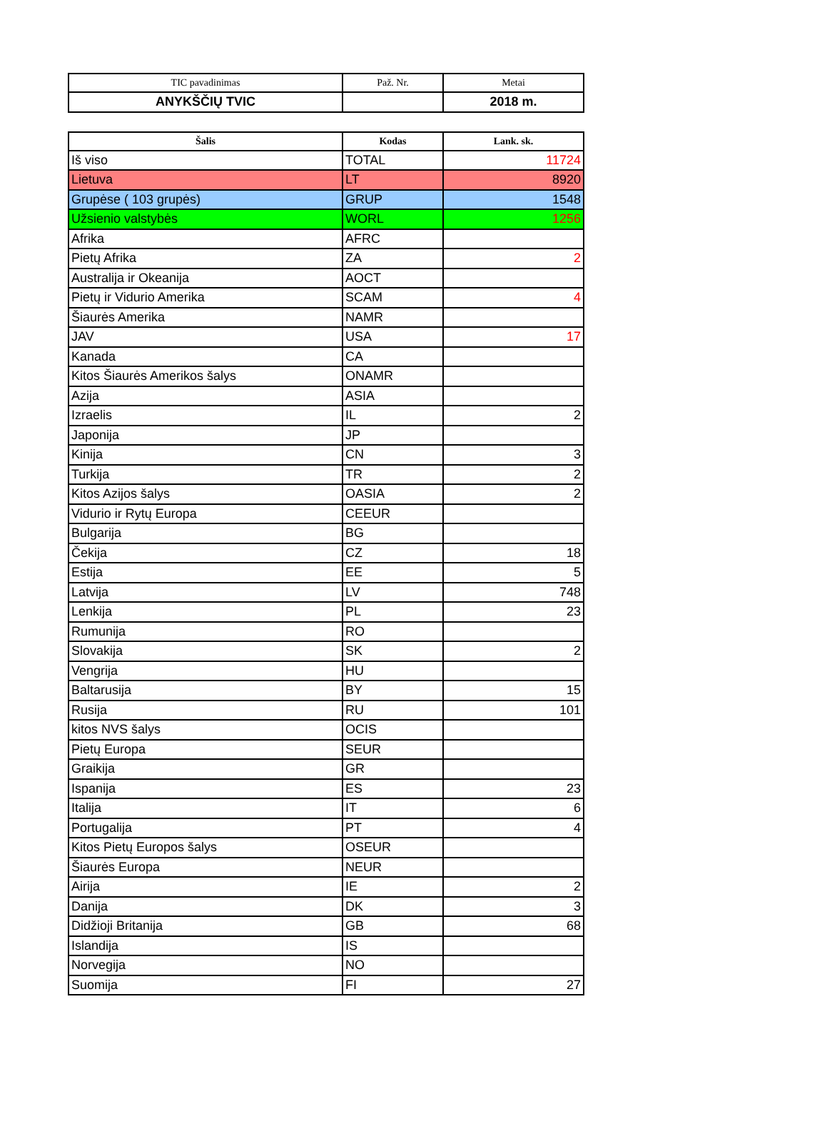| TIC pavadinimas | Pаž. Nr. | Metai |
| --- | --- | --- |
| ANYKŠČIŲ TVIC | | 2018 m. |
| Šalis | Kodas | Lank. sk. |
| --- | --- | --- |
| Iš viso | TOTAL | 11724 |
| Lietuva | LT | 8920 |
| Grupėse ( 103 grupės) | GRUP | 1548 |
| Užsienio valstybės | WORL | 1256 |
| Afrika | AFRC | |
| Pietų Afrika | ZA | 2 |
| Australija ir Okeanija | AOCT | |
| Pietų ir Vidurio Amerika | SCAM | 4 |
| Šiaurės Amerika | NAMR | |
| JAV | USA | 17 |
| Kanada | CA | |
| Kitos Šiaurės Amerikos šalys | ONAMR | |
| Azija | ASIA | |
| Izraelis | IL | 2 |
| Japonija | JP | |
| Kinija | CN | 3 |
| Turkija | TR | 2 |
| Kitos Azijos šalys | OASIA | 2 |
| Vidurio ir Rytų Europa | CEEUR | |
| Bulgarija | BG | |
| Čekija | CZ | 18 |
| Estija | EE | 5 |
| Latvija | LV | 748 |
| Lenkija | PL | 23 |
| Rumunija | RO | |
| Slovakija | SK | 2 |
| Vengrija | HU | |
| Baltarusija | BY | 15 |
| Rusija | RU | 101 |
| kitos NVS šalys | OCIS | |
| Pietų Europa | SEUR | |
| Graikija | GR | |
| Ispanija | ES | 23 |
| Italija | IT | 6 |
| Portugalija | PT | 4 |
| Kitos Pietų Europos šalys | OSEUR | |
| Šiaurės Europa | NEUR | |
| Airija | IE | 2 |
| Danija | DK | 3 |
| Didžioji Britanija | GB | 68 |
| Islandija | IS | |
| Norvegija | NO | |
| Suomija | FI | 27 |